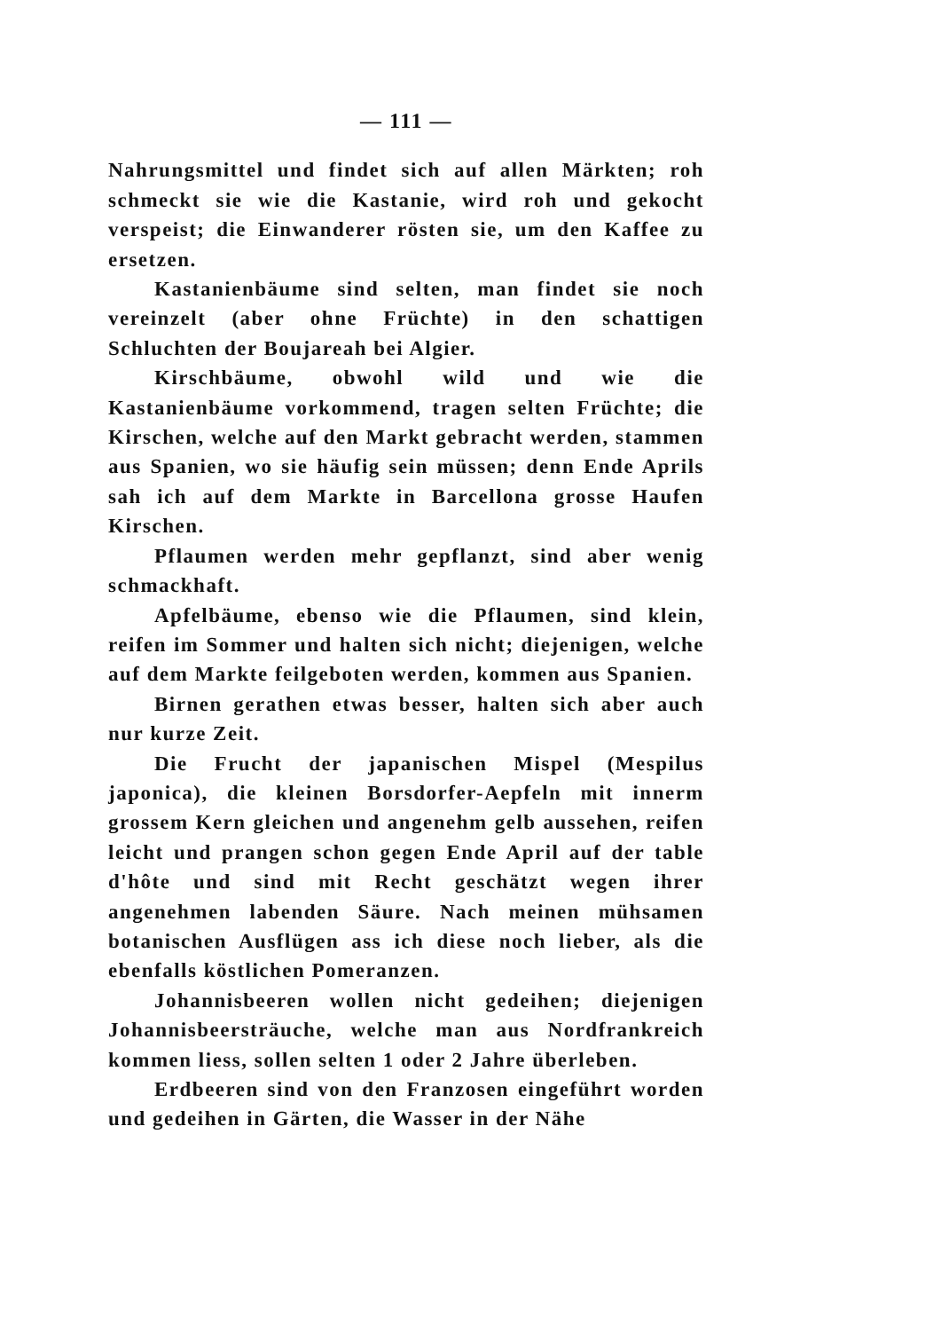— 111 —
Nahrungsmittel und findet sich auf allen Märkten; roh schmeckt sie wie die Kastanie, wird roh und gekocht verspeist; die Einwanderer rösten sie, um den Kaffee zu ersetzen.
Kastanienbäume sind selten, man findet sie noch vereinzelt (aber ohne Früchte) in den schattigen Schluchten der Boujareah bei Algier.
Kirschbäume, obwohl wild und wie die Kastanienbäume vorkommend, tragen selten Früchte; die Kirschen, welche auf den Markt gebracht werden, stammen aus Spanien, wo sie häufig sein müssen; denn Ende Aprils sah ich auf dem Markte in Barcellona grosse Haufen Kirschen.
Pflaumen werden mehr gepflanzt, sind aber wenig schmackhaft.
Apfelbäume, ebenso wie die Pflaumen, sind klein, reifen im Sommer und halten sich nicht; diejenigen, welche auf dem Markte feilgeboten werden, kommen aus Spanien.
Birnen gerathen etwas besser, halten sich aber auch nur kurze Zeit.
Die Frucht der japanischen Mispel (Mespilus japonica), die kleinen Borsdorfer-Aepfeln mit innerm grossem Kern gleichen und angenehm gelb aussehen, reifen leicht und prangen schon gegen Ende April auf der table d'hôte und sind mit Recht geschätzt wegen ihrer angenehmen labenden Säure. Nach meinen mühsamen botanischen Ausflügen ass ich diese noch lieber, als die ebenfalls köstlichen Pomeranzen.
Johannisbeeren wollen nicht gedeihen; diejenigen Johannisbeersträuche, welche man aus Nordfrankreich kommen liess, sollen selten 1 oder 2 Jahre überleben.
Erdbeeren sind von den Franzosen eingeführt worden und gedeihen in Gärten, die Wasser in der Nähe